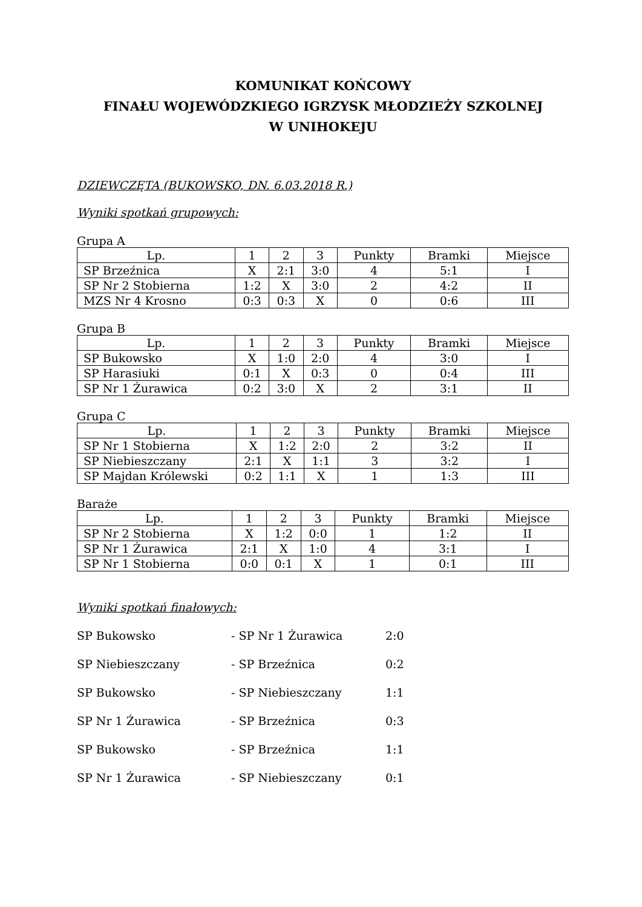KOMUNIKAT KOŃCOWY
FINAŁU WOJEWÓDZKIEGO IGRZYSK MŁODZIEŻY SZKOLNEJ
W UNIHOKEJU
DZIEWCZĘTA (BUKOWSKO, DN. 6.03.2018 R.)
Wyniki spotkań grupowych:
Grupa A
| Lp. | 1 | 2 | 3 | Punkty | Bramki | Miejsce |
| SP Brzeźnica | X | 2:1 | 3:0 | 4 | 5:1 | I |
| SP Nr 2 Stobierna | 1:2 | X | 3:0 | 2 | 4:2 | II |
| MZS Nr 4 Krosno | 0:3 | 0:3 | X | 0 | 0:6 | III |
Grupa B
| Lp. | 1 | 2 | 3 | Punkty | Bramki | Miejsce |
| SP Bukowsko | X | 1:0 | 2:0 | 4 | 3:0 | I |
| SP Harasiuki | 0:1 | X | 0:3 | 0 | 0:4 | III |
| SP Nr 1 Żurawica | 0:2 | 3:0 | X | 2 | 3:1 | II |
Grupa C
| Lp. | 1 | 2 | 3 | Punkty | Bramki | Miejsce |
| SP Nr 1 Stobierna | X | 1:2 | 2:0 | 2 | 3:2 | II |
| SP Niebieszczany | 2:1 | X | 1:1 | 3 | 3:2 | I |
| SP Majdan Królewski | 0:2 | 1:1 | X | 1 | 1:3 | III |
Baraże
| Lp. | 1 | 2 | 3 | Punkty | Bramki | Miejsce |
| SP Nr 2 Stobierna | X | 1:2 | 0:0 | 1 | 1:2 | II |
| SP Nr 1 Żurawica | 2:1 | X | 1:0 | 4 | 3:1 | I |
| SP Nr 1 Stobierna | 0:0 | 0:1 | X | 1 | 0:1 | III |
Wyniki spotkań finałowych:
SP Bukowsko - SP Nr 1 Żurawica 2:0
SP Niebieszczany - SP Brzeźnica 0:2
SP Bukowsko - SP Niebieszczany 1:1
SP Nr 1 Żurawica - SP Brzeźnica 0:3
SP Bukowsko - SP Brzeźnica 1:1
SP Nr 1 Żurawica - SP Niebieszczany 0:1